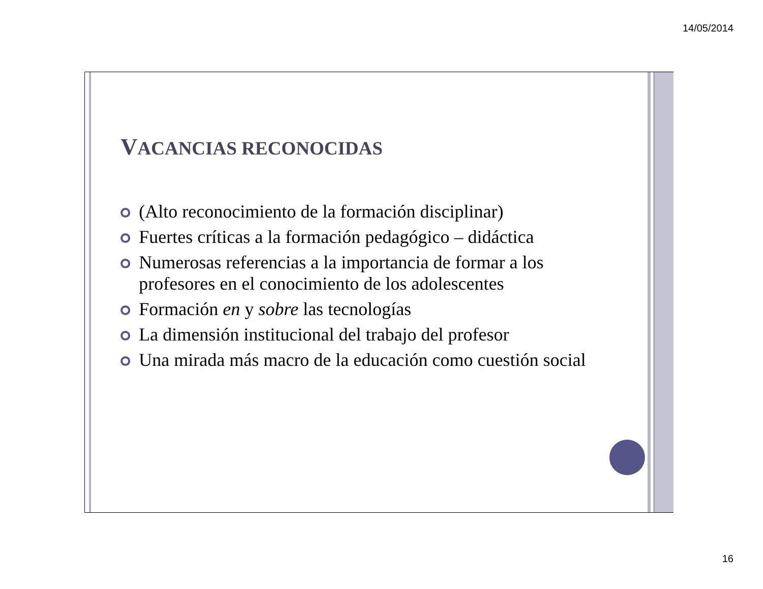14/05/2014
VACANCIAS RECONOCIDAS
(Alto reconocimiento de la formación disciplinar)
Fuertes críticas a la formación pedagógico – didáctica
Numerosas referencias a la importancia de formar a los profesores en el conocimiento de los adolescentes
Formación en y sobre las tecnologías
La dimensión institucional del trabajo del profesor
Una mirada más macro de la educación como cuestión social
16